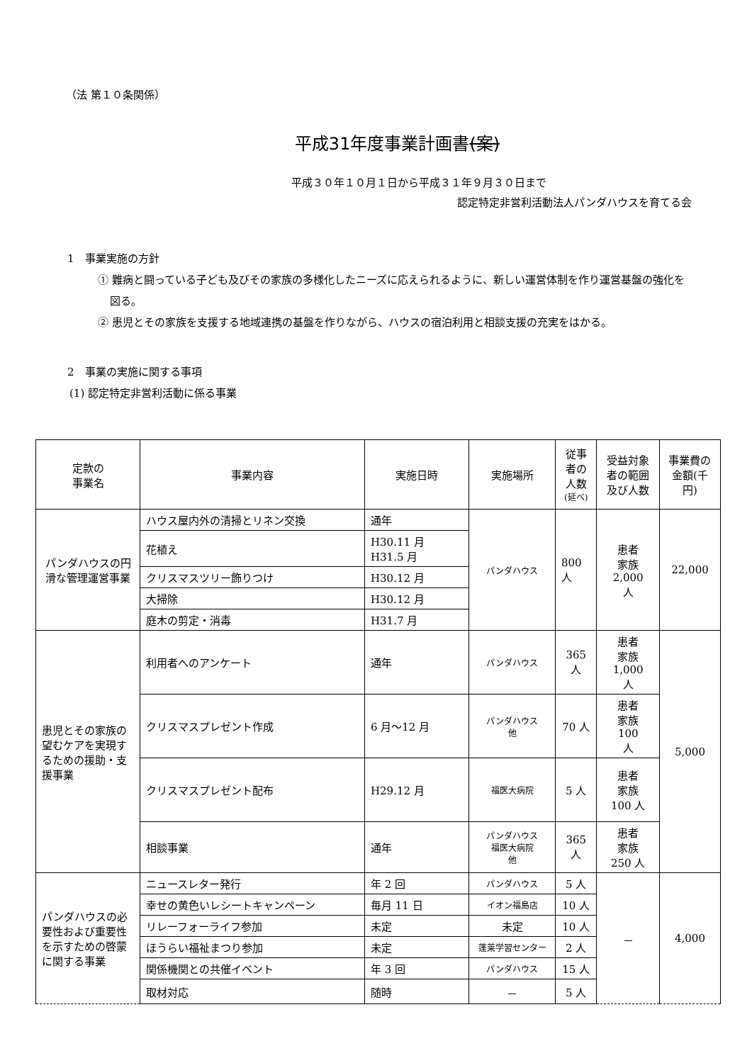（法 第１０条関係）
平成31年度事業計画書(案)
平成３０年１０月１日から平成３１年９月３０日まで
認定特定非営利活動法人パンダハウスを育てる会
1　事業実施の方針
① 難病と闘っている子ども及びその家族の多様化したニーズに応えられるように、新しい運営体制を作り運営基盤の強化を図る。
② 患児とその家族を支援する地域連携の基盤を作りながら、ハウスの宿泊利用と相談支援の充実をはかる。
2　事業の実施に関する事項
(1) 認定特定非営利活動に係る事業
| 定款の 事業名 | 事業内容 | 実施日時 | 実施場所 | 従事者の人数 (延べ) | 受益対象者の範囲及び人数 | 事業費の金額(千円) |
| --- | --- | --- | --- | --- | --- | --- |
| パンダハウスの円滑な管理運営事業 | ハウス屋内外の清掃とリネン交換 | 通年 | パンダハウス | 800 人 | 患者 家族 2,000 人 | 22,000 |
| | 花植え | H30.11 月 H31.5 月 | | | | |
| | クリスマスツリー飾りつけ | H30.12 月 | | | | |
| | 大掃除 | H30.12 月 | | | | |
| | 庭木の剪定・消毒 | H31.7 月 | | | | |
| 患児とその家族の望むケアを実現するための援助・支援事業 | 利用者へのアンケート | 通年 | パンダハウス | 365 人 | 患者 家族 1,000 人 | 5,000 |
| | クリスマスプレゼント作成 | 6 月～12 月 | パンダハウス 他 | 70 人 | 患者 家族 100 人 | |
| | クリスマスプレゼント配布 | H29.12 月 | 福医大病院 | 5 人 | 患者 家族 100 人 | |
| | 相談事業 | 通年 | パンダハウス 福医大病院 他 | 365 人 | 患者 家族 250 人 | |
| パンダハウスの必要性および重要性を示すための啓蒙に関する事業 | ニュースレター発行 | 年 2 回 | パンダハウス | 5 人 | － | 4,000 |
| | 幸せの黄色いレシートキャンペーン | 毎月 11 日 | イオン福島店 | 10 人 | | |
| | リレーフォーライフ参加 | 未定 | 未定 | 10 人 | | |
| | ほうらい福祉まつり参加 | 未定 | 蓬莱学習センター | 2 人 | | |
| | 関係機関との共催イベント | 年 3 回 | パンダハウス | 15 人 | | |
| | 取材対応 | 随時 | － | 5 人 | | |